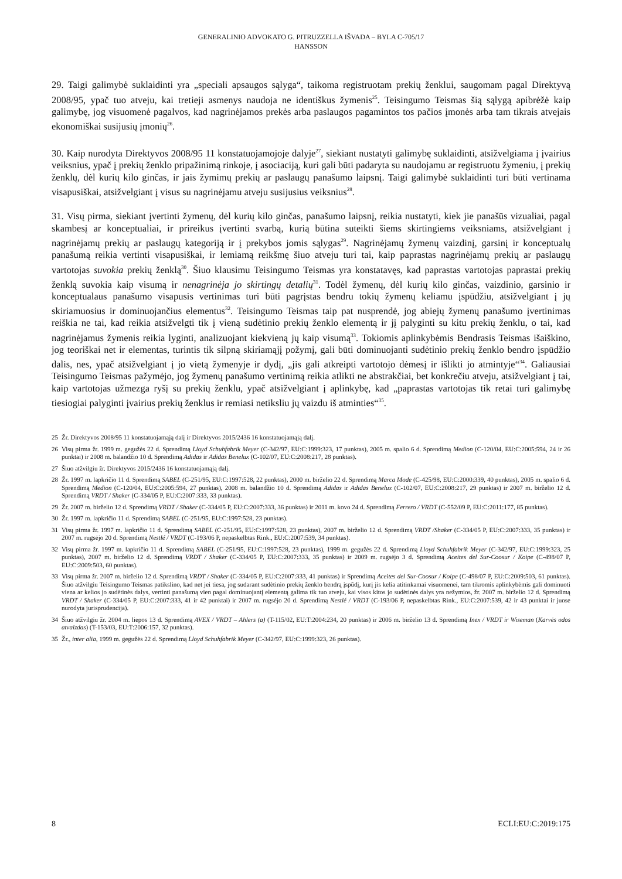GENERALINIO ADVOKATO G. PITRUZZELLA IŠVADA – BYLA C-705/17
HANSSON
29. Taigi galimybė suklaidinti yra „speciali apsaugos sąlyga“, taikoma registruotam prekių ženklui, saugomam pagal Direktyvą 2008/95, ypač tuo atveju, kai tretieji asmenys naudoja ne identiškus žymenis<sup>25</sup>. Teisingumo Teismas šią sąlygą apibrėžė kaip galimybę, jog visuomenė pagalvos, kad nagrinėjamos prekės arba paslaugos pagamintos tos pačios įmonės arba tam tikrais atvejais ekonomiškai susijusių įmonių<sup>26</sup>.
30. Kaip nurodyta Direktyvos 2008/95 11 konstatuojamojoje dalyje<sup>27</sup>, siekiant nustatyti galimybę suklaidinti, atsižvelgiama į įvairius veiksnius, ypač į prekių ženklo pripažinimą rinkoje, į asociaciją, kuri gali būti padaryta su naudojamu ar registruotu žymeniu, į prekių ženklų, dėl kurių kilo ginčas, ir jais žymimų prekių ar paslaugų panašumo laipsnį. Taigi galimybė suklaidinti turi būti vertinama visapusiškai, atsižvelgiant į visus su nagrinėjamu atveju susijusius veiksnius<sup>28</sup>.
31. Visų pirma, siekiant įvertinti žymenų, dėl kurių kilo ginčas, panašumo laipsnį, reikia nustatyti, kiek jie panašūs vizualiai, pagal skambesį ar konceptualiai, ir prireikus įvertinti svarbą, kurią būtina suteikti šiems skirtingiems veiksniams, atsižvelgiant į nagrinėjamų prekių ar paslaugų kategoriją ir į prekybos jomis sąlygas<sup>29</sup>. Nagrinėjamų žymenų vaizdinį, garsinį ir konceptualų panašumą reikia vertinti visapusiškai, ir lemiamą reikšmę šiuo atveju turi tai, kaip paprastas nagrinėjamų prekių ar paslaugų vartotojas suvokia prekių ženklą<sup>30</sup>. Šiuo klausimu Teisingumo Teismas yra konstatavęs, kad paprastas vartotojas paprastai prekių ženklą suvokia kaip visumą ir nenagrinėja jo skirtingų detalių<sup>31</sup>. Todėl žymenų, dėl kurių kilo ginčas, vaizdinio, garsinio ir konceptualaus panašumo visapusis vertinimas turi būti pagrįstas bendru tokių žymenų keliamu įspūdžiu, atsižvelgiant į jų skiriamuosius ir dominuojančius elementus<sup>32</sup>. Teisingumo Teismas taip pat nusprendė, jog abiejų žymenų panašumo įvertinimas reiškia ne tai, kad reikia atsižvelgti tik į vieną sudėtinio prekių ženklo elementą ir jį palyginti su kitu prekių ženklu, o tai, kad nagrinėjamus žymenis reikia lyginti, analizuojant kiekvieną jų kaip visumą<sup>33</sup>. Tokiomis aplinkybėmis Bendrasis Teismas išaiškino, jog teoriškai net ir elementas, turintis tik silpną skiriamąjį požymį, gali būti dominuojanti sudėtinio prekių ženklo bendro įspūdžio dalis, nes, ypač atsižvelgiant į jo vietą žymenyje ir dydį, „jis gali atkreipti vartotojo dėmesį ir išlikti jo atmintyje“<sup>34</sup>. Galiausiai Teisingumo Teismas pažymėjo, jog žymenų panašumo vertinimą reikia atlikti ne abstrakčiai, bet konkrečiu atveju, atsižvelgiant į tai, kaip vartotojas užmezga ryšį su prekių ženklu, ypač atsižvelgiant į aplinkybę, kad „paprastas vartotojas tik retai turi galimybę tiesiogiai palyginti įvairius prekių ženklus ir remiasi netiksliu jų vaizdu iš atminties“<sup>35</sup>.
25 Žr. Direktyvos 2008/95 11 konstatuojamąją dalį ir Direktyvos 2015/2436 16 konstatuojamąją dalį.
26 Visų pirma žr. 1999 m. gegužės 22 d. Sprendimą Lloyd Schuhfabrik Meyer (C-342/97, EU:C:1999:323, 17 punktas), 2005 m. spalio 6 d. Sprendimą Medion (C-120/04, EU:C:2005:594, 24 ir 26 punktai) ir 2008 m. balandžio 10 d. Sprendimą Adidas ir Adidas Benelux (C-102/07, EU:C:2008:217, 28 punktas).
27 Šiuo atžvilgiu žr. Direktyvos 2015/2436 16 konstatuojamąją dalį.
28 Žr. 1997 m. lapkričio 11 d. Sprendimą SABEL (C-251/95, EU:C:1997:528, 22 punktas), 2000 m. birželio 22 d. Sprendimą Marca Mode (C-425/98, EU:C:2000:339, 40 punktas), 2005 m. spalio 6 d. Sprendimą Medion (C-120/04, EU:C:2005:594, 27 punktas), 2008 m. balandžio 10 d. Sprendimą Adidas ir Adidas Benelux (C-102/07, EU:C:2008:217, 29 punktas) ir 2007 m. birželio 12 d. Sprendimą VRDT / Shaker (C-334/05 P, EU:C:2007:333, 33 punktas).
29 Žr. 2007 m. birželio 12 d. Sprendimą VRDT / Shaker (C-334/05 P, EU:C:2007:333, 36 punktas) ir 2011 m. kovo 24 d. Sprendimą Ferrero / VRDT (C-552/09 P, EU:C:2011:177, 85 punktas).
30 Žr. 1997 m. lapkričio 11 d. Sprendimą SABEL (C-251/95, EU:C:1997:528, 23 punktas).
31 Visų pirma žr. 1997 m. lapkričio 11 d. Sprendimą SABEL (C-251/95, EU:C:1997:528, 23 punktas), 2007 m. birželio 12 d. Sprendimą VRDT /Shaker (C-334/05 P, EU:C:2007:333, 35 punktas) ir 2007 m. rugsėjo 20 d. Sprendimą Nestlé / VRDT (C-193/06 P, nepaskelbtas Rink., EU:C:2007:539, 34 punktas).
32 Visų pirma žr. 1997 m. lapkričio 11 d. Sprendimą SABEL (C-251/95, EU:C:1997:528, 23 punktas), 1999 m. gegužės 22 d. Sprendimą Lloyd Schuhfabrik Meyer (C-342/97, EU:C:1999:323, 25 punktas), 2007 m. birželio 12 d. Sprendimą VRDT / Shaker (C-334/05 P, EU:C:2007:333, 35 punktas) ir 2009 m. rugsėjo 3 d. Sprendimą Aceites del Sur-Coosur / Koipe (C-498/07 P, EU:C:2009:503, 60 punktas).
33 Visų pirma žr. 2007 m. birželio 12 d. Sprendimą VRDT / Shaker (C-334/05 P, EU:C:2007:333, 41 punktas) ir Sprendimą Aceites del Sur-Coosur / Koipe (C-498/07 P, EU:C:2009:503, 61 punktas). Šiuo atžvilgiu Teisingumo Teismas patikslino, kad net jei tiesa, jog sudarant sudėtinio prekių ženklo bendrą įspūdį, kurį jis kelia atitinkamai visuomenei, tam tikromis aplinkybėmis gali dominuoti viena ar kelios jo sudėtinės dalys, vertinti panašumą vien pagal dominuojantį elementą galima tik tuo atveju, kai visos kitos jo sudėtinės dalys yra nežymios, žr. 2007 m. birželio 12 d. Sprendimą VRDT / Shaker (C-334/05 P, EU:C:2007:333, 41 ir 42 punktai) ir 2007 m. rugsėjo 20 d. Sprendimą Nestlé / VRDT (C-193/06 P, nepaskelbtas Rink., EU:C:2007:539, 42 ir 43 punktai ir juose nurodyta jurisprudencija).
34 Šiuo atžvilgiu žr. 2004 m. liepos 13 d. Sprendimą AVEX / VRDT – Ahlers (a) (T-115/02, EU:T:2004:234, 20 punktas) ir 2006 m. birželio 13 d. Sprendimą Inex / VRDT ir Wiseman (Karvės odos atvaizdas) (T-153/03, EU:T:2006:157, 32 punktas).
35 Žr., inter alia, 1999 m. gegužės 22 d. Sprendimą Lloyd Schuhfabrik Meyer (C-342/97, EU:C:1999:323, 26 punktas).
8 ECLI:EU:C:2019:175